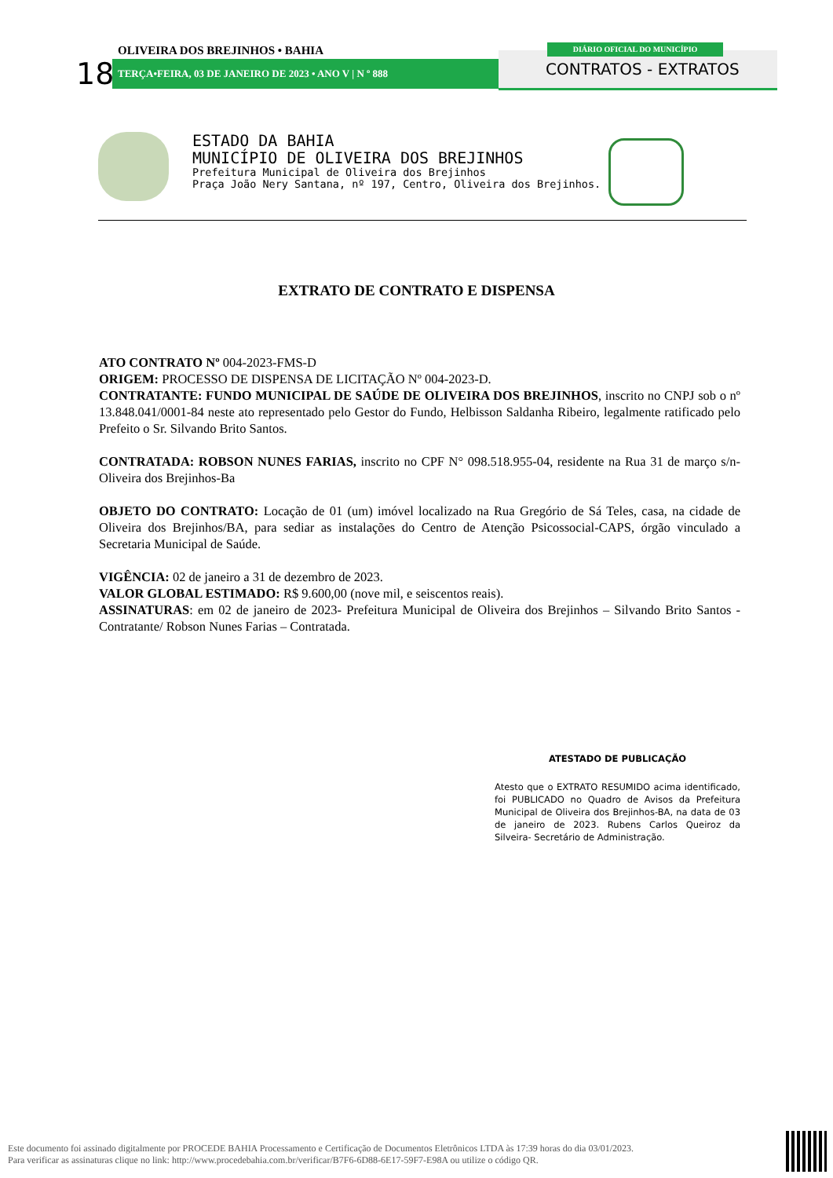OLIVEIRA DOS BREJINHOS • BAHIA
18 TERÇA•FEIRA, 03 DE JANEIRO DE 2023 • ANO V | N º 888
DIÁRIO OFICIAL DO MUNICÍPIO
CONTRATOS - EXTRATOS
ESTADO DA BAHIA
MUNICÍPIO DE OLIVEIRA DOS BREJINHOS
Prefeitura Municipal de Oliveira dos Brejinhos
Praça João Nery Santana, nº 197, Centro, Oliveira dos Brejinhos.
EXTRATO DE CONTRATO E DISPENSA
ATO CONTRATO Nº 004-2023-FMS-D
ORIGEM: PROCESSO DE DISPENSA DE LICITAÇÃO Nº 004-2023-D.
CONTRATANTE: FUNDO MUNICIPAL DE SAÚDE DE OLIVEIRA DOS BREJINHOS, inscrito no CNPJ sob o nº 13.848.041/0001-84 neste ato representado pelo Gestor do Fundo, Helbisson Saldanha Ribeiro, legalmente ratificado pelo Prefeito o Sr. Silvando Brito Santos.
CONTRATADA: ROBSON NUNES FARIAS, inscrito no CPF N° 098.518.955-04, residente na Rua 31 de março s/n- Oliveira dos Brejinhos-Ba
OBJETO DO CONTRATO: Locação de 01 (um) imóvel localizado na Rua Gregório de Sá Teles, casa, na cidade de Oliveira dos Brejinhos/BA, para sediar as instalações do Centro de Atenção Psicossocial-CAPS, órgão vinculado a Secretaria Municipal de Saúde.
VIGÊNCIA: 02 de janeiro a 31 de dezembro de 2023.
VALOR GLOBAL ESTIMADO: R$ 9.600,00 (nove mil, e seiscentos reais).
ASSINATURAS: em 02 de janeiro de 2023- Prefeitura Municipal de Oliveira dos Brejinhos – Silvando Brito Santos -Contratante/ Robson Nunes Farias – Contratada.
ATESTADO DE PUBLICAÇÃO
Atesto que o EXTRATO RESUMIDO acima identificado, foi PUBLICADO no Quadro de Avisos da Prefeitura Municipal de Oliveira dos Brejinhos-BA, na data de 03 de janeiro de 2023. Rubens Carlos Queiroz da Silveira- Secretário de Administração.
Este documento foi assinado digitalmente por PROCEDE BAHIA Processamento e Certificação de Documentos Eletrônicos LTDA às 17:39 horas do dia 03/01/2023.
Para verificar as assinaturas clique no link: http://www.procedebahia.com.br/verificar/B7F6-6D88-6E17-59F7-E98A ou utilize o código QR.